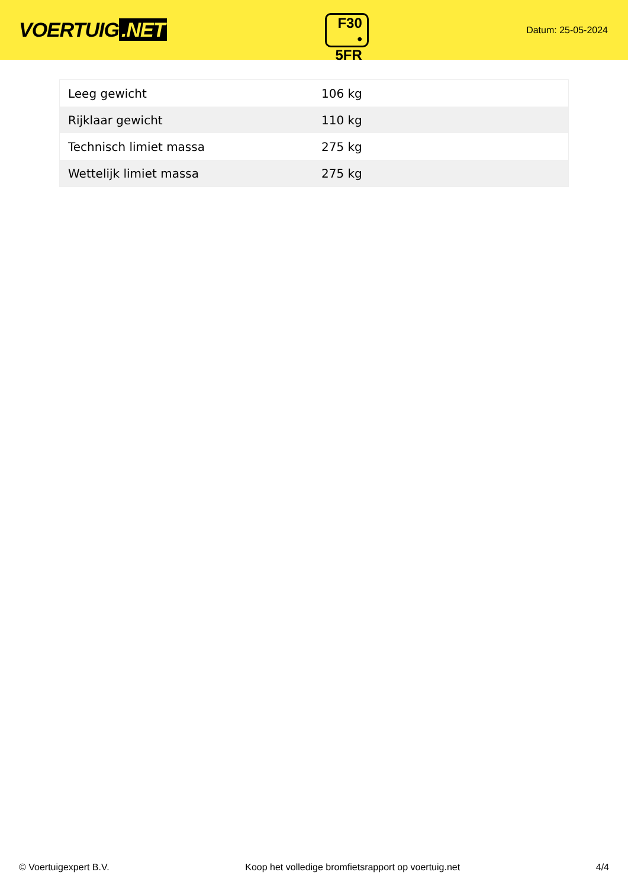VOERTUIG.NET
F30
• 5FR
Datum: 25-05-2024
| Leeg gewicht | 106 kg |
| Rijklaar gewicht | 110 kg |
| Technisch limiet massa | 275 kg |
| Wettelijk limiet massa | 275 kg |
© Voertuigexpert B.V. Koop het volledige bromfietsrapport op voertuig.net 4/4